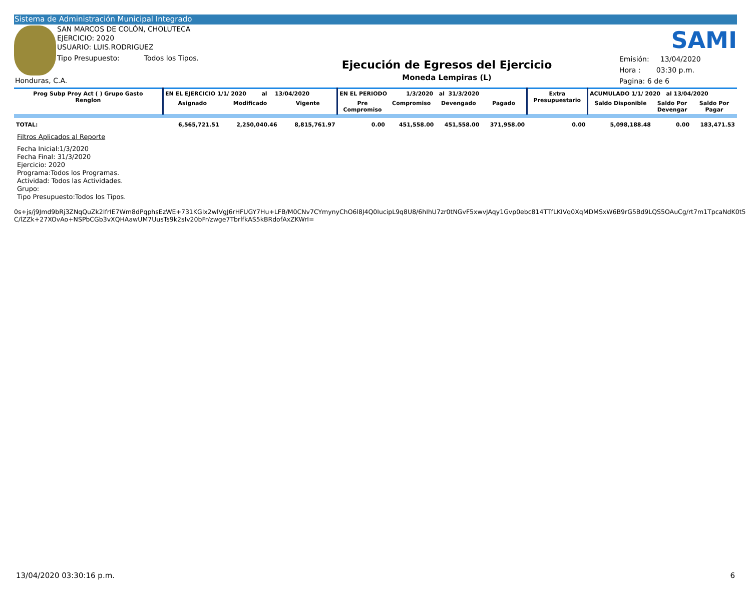Sistema de Administración Municipal Integrado
SAN MARCOS DE COLÓN, CHOLUTECA
EJERCICIO: 2020
USUARIO: LUIS.RODRIGUEZ
Tipo Presupuesto: Todos los Tipos.
Honduras, C.A.
Ejecución de Egresos del Ejercicio
Moneda Lempiras (L)
SAMI
Emisión: 13/04/2020
Hora : 03:30 p.m.
Pagina: 6 de 6
| Prog Subp Proy Act ( ) Grupo Gasto Renglon | EN EL EJERCICIO 1/1/ 2020 al 13/04/2020 | | | EN EL PERIODO 1/3/2020 al 31/3/2020 | | | | Extra Presupuestario | ACUMULADO 1/1/ 2020 al 13/04/2020 | | |
| --- | --- | --- | --- | --- | --- | --- | --- | --- | --- | --- | --- |
| | Asignado | Modificado | Vigente | Pre Compromiso | Compromiso | Devengado | Pagado | | Saldo Disponible | Saldo Por Devengar | Saldo Por Pagar |
| TOTAL: | 6,565,721.51 | 2,250,040.46 | 8,815,761.97 | 0.00 | 451,558.00 | 451,558.00 | 371,958.00 | 0.00 | 5,098,188.48 | 0.00 | 183,471.53 |
Filtros Aplicados al Reporte
Fecha Inicial:1/3/2020
Fecha Final: 31/3/2020
Ejercicio: 2020
Programa:Todos los Programas.
Actividad: Todos las Actividades.
Grupo:
Tipo Presupuesto:Todos los Tipos.
0s+js/j9Jmd9bRj3ZNqQuZk2IfrIE7Wm8dPqphsEzWE+731KGIx2wlVgJ6rHFUGY7Hu+LFB/M0CNv7CYmynyChO6l8J4Q0IucipL9q8U8/6hIhU7zr0tNGvF5xwvJAqy1Gvp0ebc814TTfLKIVq0XqMDMSxW6B9rG5Bd9LQS5OAuCg/rt7m1TpcaNdK0t5
C/lZZk+27XOvAo+NSPbCGb3vXQHAawUM7UusTs9k2sIv20bFr/zwge7TbrlfkAS5kBRdofAxZKWrI=
13/04/2020 03:30:16 p.m. 6